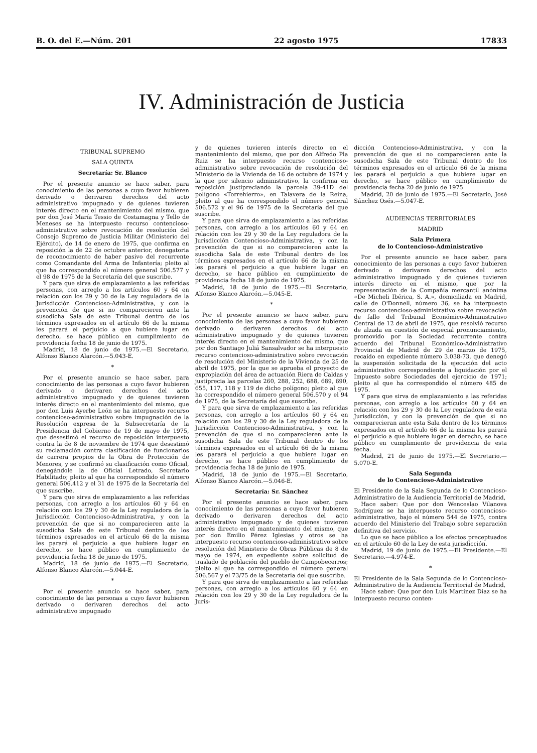B. O. del E.—Núm. 201 22 agosto 1975 17833
IV. Administración de Justicia
TRIBUNAL SUPREMO
SALA QUINTA
Secretaría: Sr. Blanco
Por el presente anuncio se hace saber, para conocimiento de las personas a cuyo favor hubieren derivado o derivaren derechos del acto administrativo impugnado y de quienes tuvieren interés directo en el mantenimiento del mismo, que por don José María Tessio de Costamagna y Tello de Meneses se ha interpuesto recurso contencioso-administrativo sobre revocación de resolución del Consejo Supremo de Justicia Militar (Ministerio del Ejército), de 14 de enero de 1975, que confirma en reposición la de 22 de octubre anterior, denegatoria de reconocimiento de haber pasivo del recurrente como Comandante del Arma de Infantería; pleito al que ha correspondido el número general 506.577 y el 98 de 1975 de la Secretaría del que suscribe.
Y para que sirva de emplazamiento a las referidas personas, con arreglo a los artículos 60 y 64 en relación con los 29 y 30 de la Ley reguladora de la Jurisdicción Contencioso-Administrativa, y con la prevención de que si no comparecieren ante la susodicha Sala de este Tribunal dentro de los términos expresados en el artículo 66 de la misma les parará el perjuicio a que hubiere lugar en derecho, se hace público en cumplimiento de providencia fecha 18 de junio de 1975.
Madrid, 18 de junio de 1975.—El Secretario, Alfonso Blanco Alarcón.—5.043-E.
*
Por el presente anuncio se hace saber, para conocimiento de las personas a cuyo favor hubieren derivado o derivaren derechos del acto administrativo impugnado y de quienes tuvieren interés directo en el mantenimiento del mismo, que por don Luis Ayerbe León se ha interpuesto recurso contencioso-administrativo sobre impugnación de la Resolución expresa de la Subsecretaría de la Presidencia del Gobierno de 19 de mayo de 1975, que desestimó el recurso de reposición interpuesto contra la de 8 de noviembre de 1974 que desestimó su reclamación contra clasificación de funcionarios de carrera propios de la Obra de Protección de Menores, y se confirmó su clasificación como Oficial, denegándole la de Oficial Letrado, Secretario Habilitado; pleito al que ha correspondido el número general 506.412 y el 31 de 1975 de la Secretaría del que suscribe.
Y para que sirva de emplazamiento a las referidas personas, con arreglo a los artículos 60 y 64 en relación con los 29 y 30 de la Ley reguladora de la Jurisdicción Contencioso-Administrativa, y con la prevención de que si no comparecieren ante la susodicha Sala de este Tribunal dentro de los términos expresados en el artículo 66 de la misma les parará el perjuicio a que hubiere lugar en derecho, se hace público en cumplimiento de providencia fecha 18 de junio de 1975.
Madrid, 18 de junio de 1975.—El Secretario, Alfonso Blanco Alarcón.—5.044-E.
*
Por el presente anuncio se hace saber, para conocimiento de las personas a cuyo favor hubieren derivado o derivaren derechos del acto administrativo impugnado
y de quienes tuvieren interés directo en el mantenimiento del mismo, que por don Alfredo Pla Ruiz se ha interpuesto recurso contencioso-administrativo sobre revocación de resolución del Ministerio de la Vivienda de 16 de octubre de 1974 y la que por silencio administrativo, la confirma en reposición justipreciando la parcela 39-41D del polígono «Torrehierro», en Talavera de la Reina, pleito al que ha correspondido el número general 506.572 y el 96 de 1975 de la Secretaría del que suscribe.
Y para que sirva de emplazamiento a las referidas personas, con arreglo a los artículos 60 y 64 en relación con los 29 y 30 de la Ley reguladora de la Jurisdicción Contencioso-Administrativa, y con la prevención de que si no comparecieren ante la susodicha Sala de este Tribunal dentro de los términos expresados en el artículo 66 de la misma les parará el perjuicio a que hubiere lugar en derecho, se hace público en cumplimiento de providencia fecha 18 de junio de 1975.
Madrid, 18 de junio de 1975.—El Secretario, Alfonso Blanco Alarcón.—5.045-E.
*
Por el presente anuncio se hace saber, para conocimiento de las personas a cuyo favor hubieren derivado o derivaren derechos del acto administrativo impugnado y de quienes tuvieren interés directo en el mantenimiento del mismo, que por don Santiago Juliá Sansalvador se ha interpuesto recurso contencioso-administrativo sobre revocación de resolución del Ministerio de la Vivienda de 25 de abril de 1975, por la que se aprueba el proyecto de expropiación del área de actuación Riera de Caldas y justiprecia las parcelas 260, 288, 252, 688, 689, 690, 655, 117, 118 y 119 de dicho polígono; pleito al que ha correspondido el número general 506.570 y el 94 de 1975, de la Secretaría del que suscribe.
Y para que sirva de emplazamiento a las referidas personas, con arreglo a los artículos 60 y 64 en relación con los 29 y 30 de la Ley reguladora de la Jurisdicción Contencioso-Administrativa, y con la prevención de que si no comparecieren ante la susodicha Sala de este Tribunal dentro de los términos expresados en el artículo 66 de la misma les parará el perjuicio a que hubiere lugar en derecho, se hace público en cumplimiento de providencia fecha 18 de junio de 1975.
Madrid, 18 de junio de 1975.—El Secretario, Alfonso Blanco Alarcón.—5.046-E.
Secretaría: Sr. Sánchez
Por el presente anuncio se hace saber, para conocimiento de las personas a cuyo favor hubieren derivado o derivaren derechos del acto administrativo impugnado y de quienes tuvieren interés directo en el mantenimiento del mismo, que por don Emilio Pérez Iglesias y otros se ha interpuesto recurso contencioso-administrativo sobre resolución del Ministerio de Obras Públicas de 8 de mayo de 1974, en expediente sobre solicitud de traslado de población del pueblo de Campobecerros; pleito al que ha correspondido el número general 506.567 y el 73/75 de la Secretaría del que suscribe.
Y para que sirva de emplazamiento a las referidas personas, con arreglo a los artículos 60 y 64 en relación con los 29 y 30 de la Ley reguladora de la Juris-
dicción Contencioso-Administrativa, y con la prevención de que si no comparecieren ante la susodicha Sala de este Tribunal dentro de los términos expresados en el artículo 66 de la misma les parará el perjuicio a que hubiere lugar en derecho, se hace público en cumplimiento de providencia fecha 20 de junio de 1975.
Madrid, 20 de junio de 1975.—El Secretario, José Sánchez Osés.—5.047-E.
AUDIENCIAS TERRITORIALES
MADRID
Sala Primera
de lo Contencioso-Administrativo
Por el presente anuncio se hace saber, para conocimiento de las personas a cuyo favor hubieren derivado o derivaren derechos del acto administrativo impugnado y de quienes tuvieren interés directo en el mismo, que por la representación de la Compañía mercantil anónima «De Micheli Ibérica, S. A.», domiciliada en Madrid, calle de O'Donnell, número 36, se ha interpuesto recurso contencioso-administrativo sobre revocación de fallo del Tribunal Económico-Administrativo Central de 12 de abril de 1975, que resolvió recurso de alzada en cuestión de especial pronunciamiento, promovido por la Sociedad recurrente contra acuerdo del Tribunal Económico-Administrativo Provincial de Madrid de 29 de marzo de 1975, recaído en expediente número 3.038-73, que denegó la suspensión solicitada de la ejecución del acto administrativo correspondiente a liquidación por el Impuesto sobre Sociedades del ejercicio de 1971; pleito al que ha correspondido el número 485 de 1975.
Y para que sirva de emplazamiento a las referidas personas, con arreglo a los artículos 60 y 64 en relación con los 29 y 30 de la Ley reguladora de esta Jurisdicción, y con la prevención de que si no comparecieran ante esta Sala dentro de los términos expresados en el artículo 66 de la misma les parará el perjuicio a que hubiere lugar en derecho, se hace público en cumplimiento de providencia de esta fecha.
Madrid, 21 de junio de 1975.—El Secretario.—5.070-E.
Sala Segunda
de lo Contencioso-Administrativo
El Presidente de la Sala Segunda de lo Contencioso-Administrativo de la Audiencia Territorial de Madrid,
Hace saber: Que por don Wenceslao Vilanova Rodríguez se ha interpuesto recurso contencioso-administrativo, bajo el número 544 de 1975, contra acuerdo del Ministerio del Trabajo sobre separación definitiva del servicio.
Lo que se hace público a los efectos preceptuados en el artículo 60 de la Ley de esta jurisdicción.
Madrid, 19 de junio de 1975.—El Presidente.—El Secretario.—4.974-E.
*
El Presidente de la Sala Segunda de lo Contencioso-Administrativo de la Audiencia Territorial de Madrid,
Hace saber: Que por don Luis Martínez Díaz se ha interpuesto recurso conten-